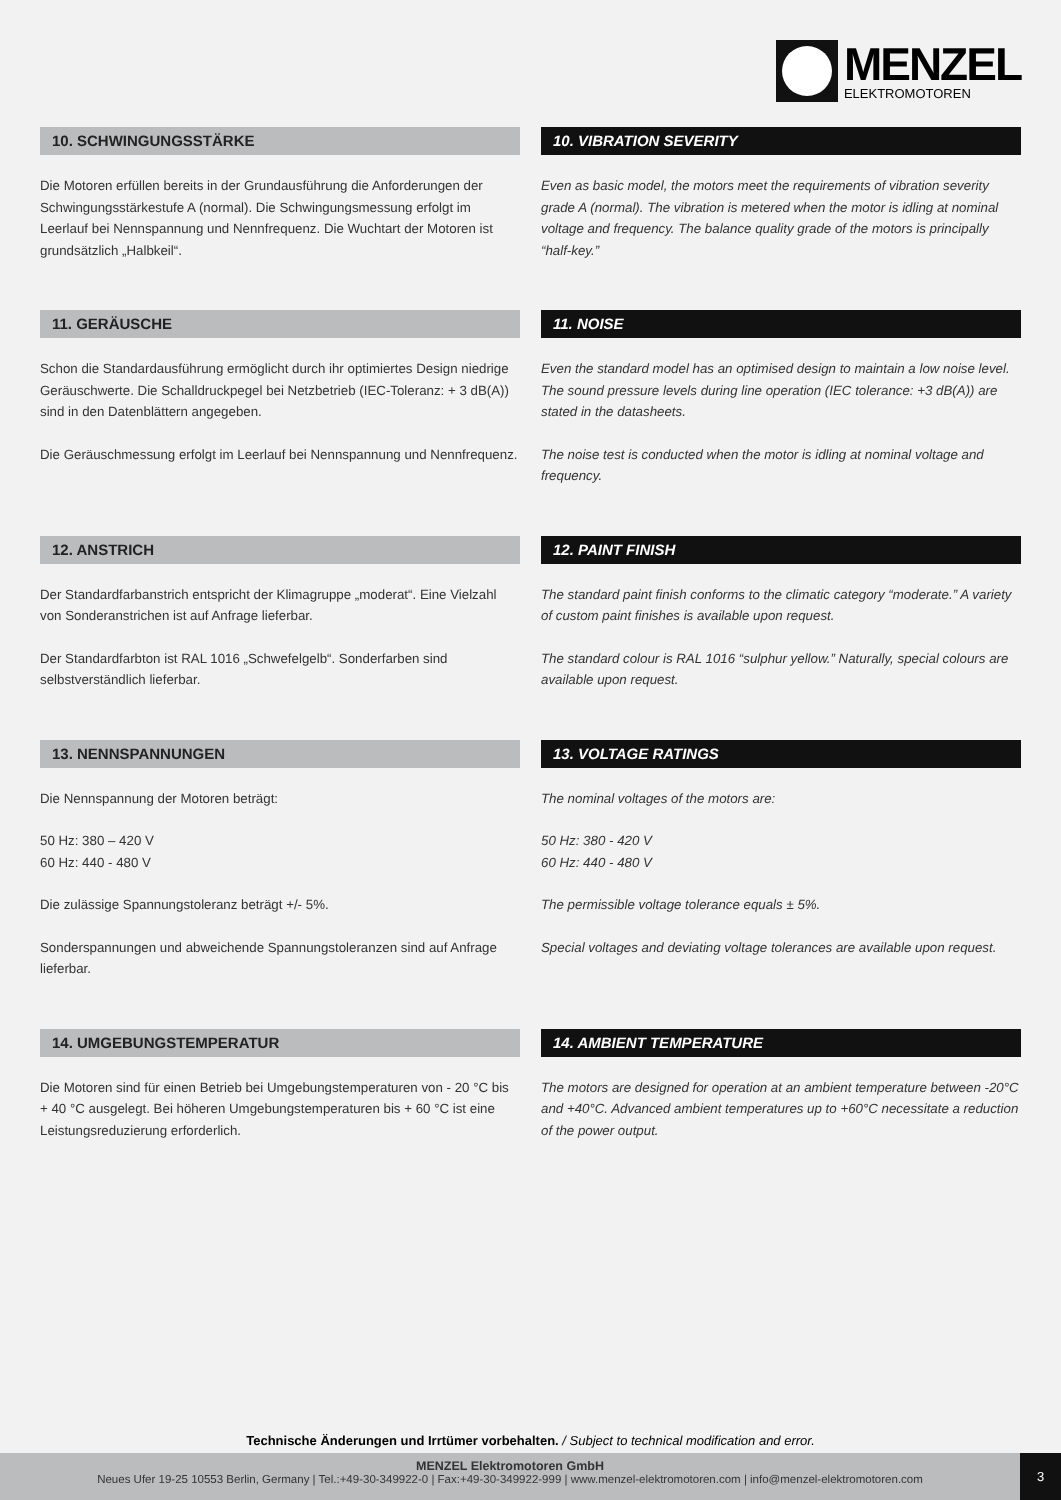MENZEL
ELEKTROMOTOREN
10. SCHWINGUNGSSTÄRKE
Die Motoren erfüllen bereits in der Grundausführung die Anforderungen der Schwingungsstärkestufe A (normal). Die Schwingungsmessung erfolgt im Leerlauf bei Nennspannung und Nennfrequenz. Die Wuchtart der Motoren ist grundsätzlich „Halbkeil“.
10. VIBRATION SEVERITY
Even as basic model, the motors meet the requirements of vibration severity grade A (normal). The vibration is metered when the motor is idling at nominal voltage and frequency. The balance quality grade of the motors is principally “half-key.”
11. GERÄUSCHE
Schon die Standardausführung ermöglicht durch ihr optimiertes Design niedrige Geräuschwerte. Die Schalldruckpegel bei Netzbetrieb (IEC-Toleranz: + 3 dB(A)) sind in den Datenblättern angegeben.
Die Geräuschmessung erfolgt im Leerlauf bei Nennspannung und Nennfrequenz.
11. NOISE
Even the standard model has an optimised design to maintain a low noise level. The sound pressure levels during line operation (IEC tolerance: +3 dB(A)) are stated in the datasheets.
The noise test is conducted when the motor is idling at nominal voltage and frequency.
12. ANSTRICH
Der Standardfarbanstrich entspricht der Klimagruppe „moderat“. Eine Vielzahl von Sonderanstrichen ist auf Anfrage lieferbar.
Der Standardfarbton ist RAL 1016 „Schwefelgelb“. Sonderfarben sind selbstverständlich lieferbar.
12. PAINT FINISH
The standard paint finish conforms to the climatic category “moderate.” A variety of custom paint finishes is available upon request.
The standard colour is RAL 1016 “sulphur yellow.” Naturally, special colours are available upon request.
13. NENNSPANNUNGEN
Die Nennspannung der Motoren beträgt:
50 Hz: 380 – 420 V
60 Hz: 440 - 480 V
Die zulässige Spannungstoleranz beträgt +/- 5%.
Sonderspannungen und abweichende Spannungstoleranzen sind auf Anfrage lieferbar.
13. VOLTAGE RATINGS
The nominal voltages of the motors are:
50 Hz: 380 - 420 V
60 Hz: 440 - 480 V
The permissible voltage tolerance equals ± 5%.
Special voltages and deviating voltage tolerances are available upon request.
14. UMGEBUNGSTEMPERATUR
Die Motoren sind für einen Betrieb bei Umgebungstemperaturen von - 20 °C bis + 40 °C ausgelegt. Bei höheren Umgebungstemperaturen bis + 60 °C ist eine Leistungsreduzierung erforderlich.
14. AMBIENT TEMPERATURE
The motors are designed for operation at an ambient temperature between -20°C and +40°C. Advanced ambient temperatures up to +60°C necessitate a reduction of the power output.
Technische Änderungen und Irrtümer vorbehalten. / Subject to technical modification and error.
MENZEL Elektromotoren GmbH
Neues Ufer 19-25 10553 Berlin, Germany | Tel.:+49-30-349922-0 | Fax:+49-30-349922-999 | www.menzel-elektromotoren.com | info@menzel-elektromotoren.com
3